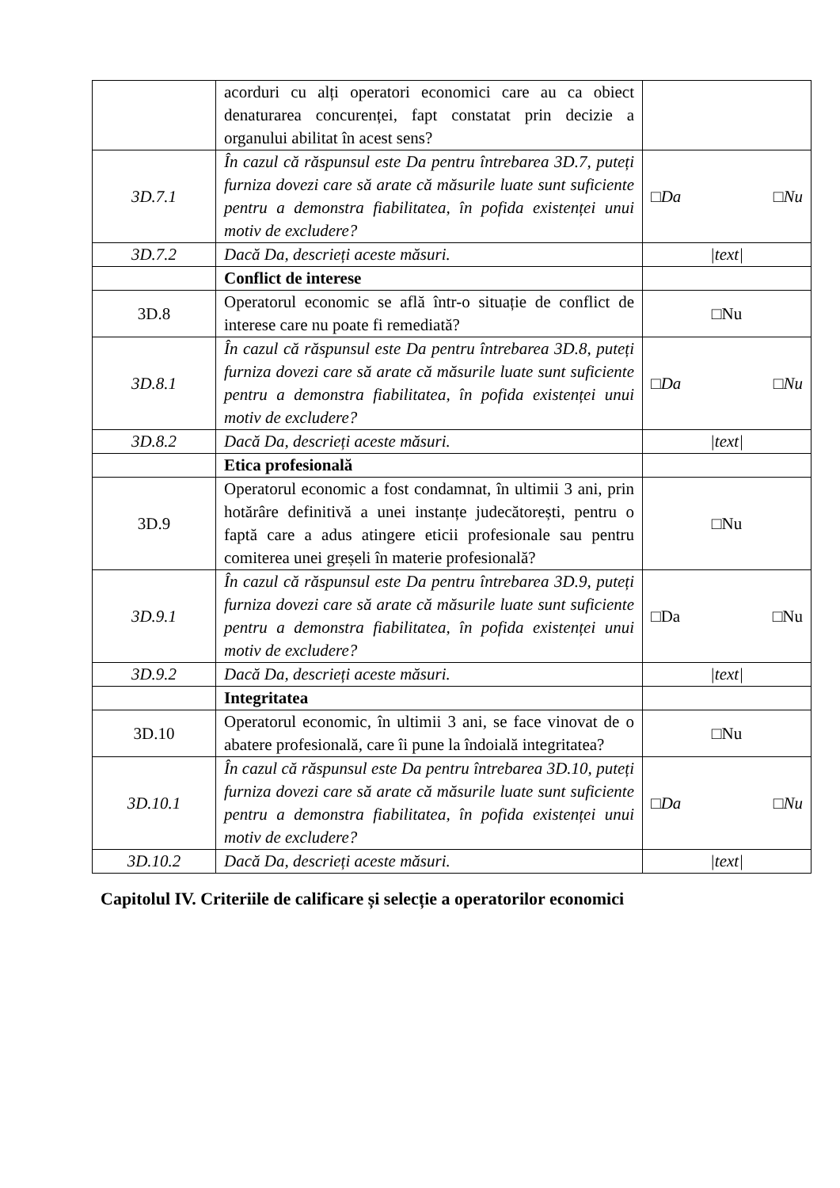| | acorduri cu alți operatori economici care au ca obiect denaturarea concurenței, fapt constatat prin decizie a organului abilitat în acest sens? | |
| 3D.7.1 | În cazul că răspunsul este Da pentru întrebarea 3D.7, puteți furniza dovezi care să arate că măsurile luate sunt suficiente pentru a demonstra fiabilitatea, în pofida existenței unui motiv de excludere? | □Da □Nu |
| 3D.7.2 | Dacă Da, descrieți aceste măsuri. | /text/ |
| | Conflict de interese | |
| 3D.8 | Operatorul economic se află într-o situație de conflict de interese care nu poate fi remediată? | □Nu |
| 3D.8.1 | În cazul că răspunsul este Da pentru întrebarea 3D.8, puteți furniza dovezi care să arate că măsurile luate sunt suficiente pentru a demonstra fiabilitatea, în pofida existenței unui motiv de excludere? | □Da □Nu |
| 3D.8.2 | Dacă Da, descrieți aceste măsuri. | /text/ |
| | Etica profesională | |
| 3D.9 | Operatorul economic a fost condamnat, în ultimii 3 ani, prin hotărâre definitivă a unei instanțe judecătorești, pentru o faptă care a adus atingere eticii profesionale sau pentru comiterea unei greșeli în materie profesională? | □Nu |
| 3D.9.1 | În cazul că răspunsul este Da pentru întrebarea 3D.9, puteți furniza dovezi care să arate că măsurile luate sunt suficiente pentru a demonstra fiabilitatea, în pofida existenței unui motiv de excludere? | □Da □Nu |
| 3D.9.2 | Dacă Da, descrieți aceste măsuri. | /text/ |
| | Integritatea | |
| 3D.10 | Operatorul economic, în ultimii 3 ani, se face vinovat de o abatere profesională, care îi pune la îndoială integritatea? | □Nu |
| 3D.10.1 | În cazul că răspunsul este Da pentru întrebarea 3D.10, puteți furniza dovezi care să arate că măsurile luate sunt suficiente pentru a demonstra fiabilitatea, în pofida existenței unui motiv de excludere? | □Da □Nu |
| 3D.10.2 | Dacă Da, descrieți aceste măsuri. | /text/ |
Capitolul IV. Criteriile de calificare și selecție a operatorilor economici